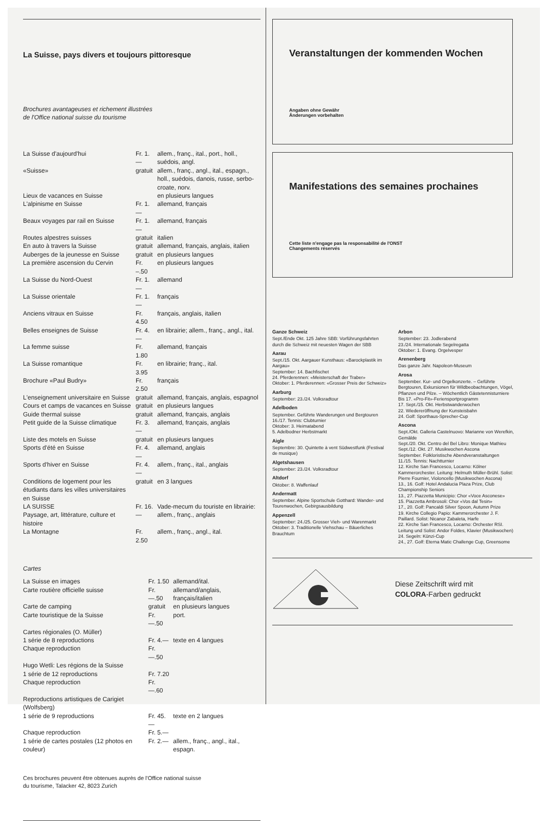La Suisse, pays divers et toujours pittoresque
Brochures avantageuses et richement illustrées
de l'Office national suisse du tourisme
| La Suisse d'aujourd'hui | Fr. 1.— | allem., franç., ital., port., holl., suédois, angl. |
| «Suisse» | gratuit | allem., franç., angl., ital., espagn., holl., suédois, danois, russe, serbo-croate, norv. |
| Lieux de vacances en Suisse | | en plusieurs langues |
| L'alpinisme en Suisse | Fr. 1.— | allemand, français |
| Beaux voyages par rail en Suisse | Fr. 1.— | allemand, français |
| Routes alpestres suisses | gratuit | italien |
| En auto à travers la Suisse | gratuit | allemand, français, anglais, italien |
| Auberges de la jeunesse en Suisse | gratuit | en plusieurs langues |
| La première ascension du Cervin | Fr. –.50 | en plusieurs langues |
| La Suisse du Nord-Ouest | Fr. 1.— | allemand |
| La Suisse orientale | Fr. 1.— | français |
| Anciens vitraux en Suisse | Fr. 4.50 | français, anglais, italien |
| Belles enseignes de Suisse | Fr. 4.— | en librairie; allem., franç., angl., ital. |
| La femme suisse | Fr. 1.80 | allemand, français |
| La Suisse romantique | Fr. 3.95 | en librairie; franç., ital. |
| Brochure «Paul Budry» | Fr. 2.50 | français |
| L'enseignement universitaire en Suisse | gratuit | allemand, français, anglais, espagnol |
| Cours et camps de vacances en Suisse | gratuit | en plusieurs langues |
| Guide thermal suisse | gratuit | allemand, français, anglais |
| Petit guide de la Suisse climatique | Fr. 3.— | allemand, français, anglais |
| Liste des motels en Suisse | gratuit | en plusieurs langues |
| Sports d'été en Suisse | Fr. 4.— | allemand, anglais |
| Sports d'hiver en Suisse | Fr. 4.— | allem., franç., ital., anglais |
| Conditions de logement pour les étudiants dans les villes universitaires en Suisse | gratuit | en 3 langues |
| LA SUISSE Paysage, art, littérature, culture et histoire | Fr. 16.— | Vade-mecum du touriste en librairie: allem., franç., anglais |
| La Montagne | Fr. 2.50 | allem., franç., angl., ital. |
Cartes
| La Suisse en images | Fr. 1.50 | allemand/ital. |
| Carte routière officielle suisse | Fr. —.50 | allemand/anglais, français/italien |
| Carte de camping | gratuit | en plusieurs langues |
| Carte touristique de la Suisse | Fr. —.50 | port. |
| Cartes régionales (O. Müller) | | |
| 1 série de 8 reproductions | Fr. 4.— | texte en 4 langues |
| Chaque reproduction | Fr. —.50 | |
| Hugo Wetli: Les régions de la Suisse | | |
| 1 série de 12 reproductions | Fr. 7.20 | |
| Chaque reproduction | Fr. —.60 | |
| Reproductions artistiques de Carigiet (Wolfsberg) | | |
| 1 série de 9 reproductions | Fr. 45.— | texte en 2 langues |
| Chaque reproduction | Fr. 5.— | |
| 1 série de cartes postales (12 photos en couleur) | Fr. 2.— | allem., franç., angl., ital., espagn. |
Ces brochures peuvent être obtenues auprès de l'Office national suisse
du tourisme, Talacker 42, 8023 Zurich
Veranstaltungen der kommenden Wochen
Angaben ohne Gewähr
Änderungen vorbehalten
Manifestations des semaines prochaines
Cette liste n'engage pas la responsabilité de l'ONST
Changements réservés
Ganze Schweiz
Sept./Ende Okt. 125 Jahre SBB: Vorführungsfahrten durch die Schweiz mit neuesten Wagen der SBB
Aarau
Sept./15. Okt. Aargauer Kunsthaus: «Barockplastik im Aargau»
September: 14. Bachfischet
24. Pferderennen: «Meisterschaft der Traber»
Oktober: 1. Pferderennen: «Grosser Preis der Schweiz»
Aarburg
September: 23./24. Volksradtour
Adelboden
September. Geführte Wanderungen und Bergtouren
16./17. Tennis: Clubturnier
Oktober: 3. Heimatabend
5. Adelbodner Herbstmarkt
Aigle
Septembre: 30. Quintette à vent Südwestfunk (Festival de musique)
Algetshausen
September: 23./24. Volksradtour
Altdorf
Oktober: 8. Waffenlauf
Andermatt
September. Alpine Sportschule Gotthard: Wander- und Tourenwochen, Gebirgsausbildung
Appenzell
September: 24./25. Grosser Vieh- und Warenmarkt
Oktober: 3. Traditionelle Viehschau – Bäuerliches Brauchtum
Arbon
September: 23. Jodlerabend
23./24. Internationale Segelregatta
Oktober: 1. Evang. Orgelvesper
Arenenberg
Das ganze Jahr. Napoleon-Museum
Arosa
September. Kur- und Orgelkonzerte. – Geführte Bergtouren, Exkursionen für Wildbeobachtungen, Vögel, Pflanzen und Pilze. – Wöchentlich Gästetennisturniere
Bis 17. «Pro-Fit»-Feriensportprogramm
17. Sept./15. Okt. Herbstwanderwochen
22. Wiedereröffnung der Kunsteisbahn
24. Golf: Sporthaus-Sprecher-Cup
Ascona
Sept./Okt. Galleria Castelnuovo: Marianne von Werefkin, Gemälde
Sept./20. Okt. Centro del Bel Libro: Monique Mathieu
Sept./12. Okt. 27. Musikwochen Ascona
September. Folkloristische Abendveranstaltungen
11./15. Tennis: Nachtturnier
12. Kirche San Francesco, Locarno: Kölner Kammerorchester. Leitung: Helmuth Müller-Brühl. Solist: Pierre Fournier, Violoncello (Musikwochen Ascona)
13., 16. Golf: Hotel Andalucia Plaza Prize, Club Championship Seniors
13., 27. Piazzetta Municipio: Chor «Voce Asconese»
15. Piazzetta Ambrosoli: Chor «Vos dal Tesin»
17., 20. Golf: Pancaldi Silver Spoon, Autumn Prize
19. Kirche Collegio Papio: Kammerorchester J. F. Paillard. Solist: Nicanor Zabaleta, Harfe
22. Kirche San Francesco, Locarno: Orchester RSI. Leitung und Solist: Andor Foldes, Klavier (Musikwochen)
24. Segeln: Künzi-Cup
24., 27. Golf: Eterna Matic Challenge Cup, Greensome
Diese Zeitschrift wird mit
COLORA-Farben gedruckt